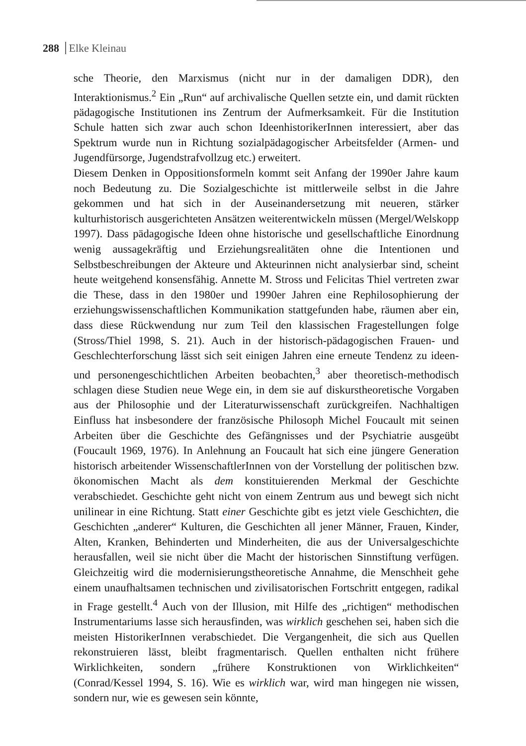288 Elke Kleinau
sche Theorie, den Marxismus (nicht nur in der damaligen DDR), den Interaktionismus.<sup>2</sup> Ein „Run“ auf archivalische Quellen setzte ein, und damit rückten pädagogische Institutionen ins Zentrum der Aufmerksamkeit. Für die Institution Schule hatten sich zwar auch schon IdeenhistorikerInnen interessiert, aber das Spektrum wurde nun in Richtung sozialpädagogischer Arbeitsfelder (Armen- und Jugendfürsorge, Jugendstrafvollzug etc.) erweitert.
Diesem Denken in Oppositionsformeln kommt seit Anfang der 1990er Jahre kaum noch Bedeutung zu. Die Sozialgeschichte ist mittlerweile selbst in die Jahre gekommen und hat sich in der Auseinandersetzung mit neueren, stärker kulturhistorisch ausgerichteten Ansätzen weiterentwickeln müssen (Mergel/Welskopp 1997). Dass pädagogische Ideen ohne historische und gesellschaftliche Einordnung wenig aussagekräftig und Erziehungsrealitäten ohne die Intentionen und Selbstbeschreibungen der Akteure und Akteurinnen nicht analysierbar sind, scheint heute weitgehend konsensfähig. Annette M. Stross und Felicitas Thiel vertreten zwar die These, dass in den 1980er und 1990er Jahren eine Rephilosophierung der erziehungswissenschaftlichen Kommunikation stattgefunden habe, räumen aber ein, dass diese Rückwendung nur zum Teil den klassischen Fragestellungen folge (Stross/Thiel 1998, S. 21). Auch in der historisch-pädagogischen Frauen- und Geschlechterforschung lässt sich seit einigen Jahren eine erneute Tendenz zu ideen- und personengeschichtlichen Arbeiten beobachten,<sup>3</sup> aber theoretisch-methodisch schlagen diese Studien neue Wege ein, in dem sie auf diskurstheoretische Vorgaben aus der Philosophie und der Literaturwissenschaft zurückgreifen. Nachhaltigen Einfluss hat insbesondere der französische Philosoph Michel Foucault mit seinen Arbeiten über die Geschichte des Gefängnisses und der Psychiatrie ausgeübt (Foucault 1969, 1976). In Anlehnung an Foucault hat sich eine jüngere Generation historisch arbeitender WissenschaftlerInnen von der Vorstellung der politischen bzw. ökonomischen Macht als dem konstituierenden Merkmal der Geschichte verabschiedet. Geschichte geht nicht von einem Zentrum aus und bewegt sich nicht unilinear in eine Richtung. Statt einer Geschichte gibt es jetzt viele Geschichten, die Geschichten „anderer“ Kulturen, die Geschichten all jener Männer, Frauen, Kinder, Alten, Kranken, Behinderten und Minderheiten, die aus der Universalgeschichte herausfallen, weil sie nicht über die Macht der historischen Sinnstiftung verfügen. Gleichzeitig wird die modernisierungstheoretische Annahme, die Menschheit gehe einem unaufhaltsamen technischen und zivilisatorischen Fortschritt entgegen, radikal in Frage gestellt.<sup>4</sup> Auch von der Illusion, mit Hilfe des „richtigen“ methodischen Instrumentariums lasse sich herausfinden, was wirklich geschehen sei, haben sich die meisten HistorikerInnen verabschiedet. Die Vergangenheit, die sich aus Quellen rekonstruieren lässt, bleibt fragmentarisch. Quellen enthalten nicht frühere Wirklichkeiten, sondern „frühere Konstruktionen von Wirklichkeiten“ (Conrad/Kessel 1994, S. 16). Wie es wirklich war, wird man hingegen nie wissen, sondern nur, wie es gewesen sein könnte,